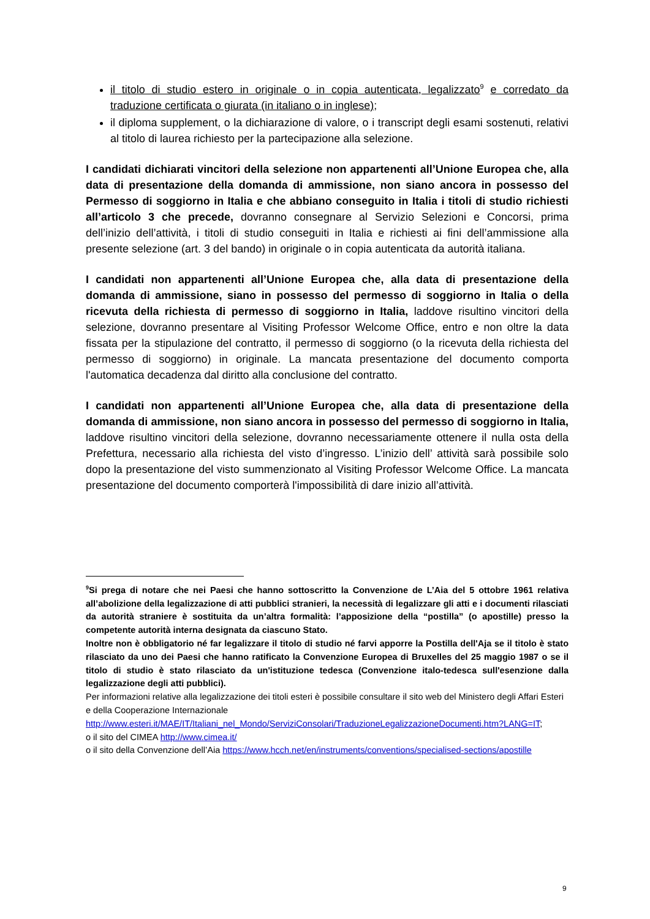il titolo di studio estero in originale o in copia autenticata, legalizzato<sup>9</sup> e corredato da traduzione certificata o giurata (in italiano o in inglese);
il diploma supplement, o la dichiarazione di valore, o i transcript degli esami sostenuti, relativi al titolo di laurea richiesto per la partecipazione alla selezione.
I candidati dichiarati vincitori della selezione non appartenenti all’Unione Europea che, alla data di presentazione della domanda di ammissione, non siano ancora in possesso del Permesso di soggiorno in Italia e che abbiano conseguito in Italia i titoli di studio richiesti all’articolo 3 che precede, dovranno consegnare al Servizio Selezioni e Concorsi, prima dell’inizio dell’attività, i titoli di studio conseguiti in Italia e richiesti ai fini dell’ammissione alla presente selezione (art. 3 del bando) in originale o in copia autenticata da autorità italiana.
I candidati non appartenenti all’Unione Europea che, alla data di presentazione della domanda di ammissione, siano in possesso del permesso di soggiorno in Italia o della ricevuta della richiesta di permesso di soggiorno in Italia, laddove risultino vincitori della selezione, dovranno presentare al Visiting Professor Welcome Office, entro e non oltre la data fissata per la stipulazione del contratto, il permesso di soggiorno (o la ricevuta della richiesta del permesso di soggiorno) in originale. La mancata presentazione del documento comporta l'automatica decadenza dal diritto alla conclusione del contratto.
I candidati non appartenenti all’Unione Europea che, alla data di presentazione della domanda di ammissione, non siano ancora in possesso del permesso di soggiorno in Italia, laddove risultino vincitori della selezione, dovranno necessariamente ottenere il nulla osta della Prefettura, necessario alla richiesta del visto d’ingresso. L’inizio dell’ attività sarà possibile solo dopo la presentazione del visto summenzionato al Visiting Professor Welcome Office. La mancata presentazione del documento comporterà l'impossibilità di dare inizio all’attività.
<sup>9</sup> Si prega di notare che nei Paesi che hanno sottoscritto la Convenzione de L’Aia del 5 ottobre 1961 relativa all’abolizione della legalizzazione di atti pubblici stranieri, la necessità di legalizzare gli atti e i documenti rilasciati da autorità straniere è sostituita da un’altra formalità: l’apposizione della “postilla” (o apostille) presso la competente autorità interna designata da ciascuno Stato.
Inoltre non è obbligatorio né far legalizzare il titolo di studio né farvi apporre la Postilla dell'Aja se il titolo è stato rilasciato da uno dei Paesi che hanno ratificato la Convenzione Europea di Bruxelles del 25 maggio 1987 o se il titolo di studio è stato rilasciato da un'istituzione tedesca (Convenzione italo-tedesca sull'esenzione dalla legalizzazione degli atti pubblici).
Per informazioni relative alla legalizzazione dei titoli esteri è possibile consultare il sito web del Ministero degli Affari Esteri e della Cooperazione Internazionale
http://www.esteri.it/MAE/IT/Italiani_nel_Mondo/ServiziConsolari/TraduzioneLegalizzazioneDocumenti.htm?LANG=IT;
o il sito del CIMEA http://www.cimea.it/
o il sito della Convenzione dell’Aia https://www.hcch.net/en/instruments/conventions/specialised-sections/apostille
9